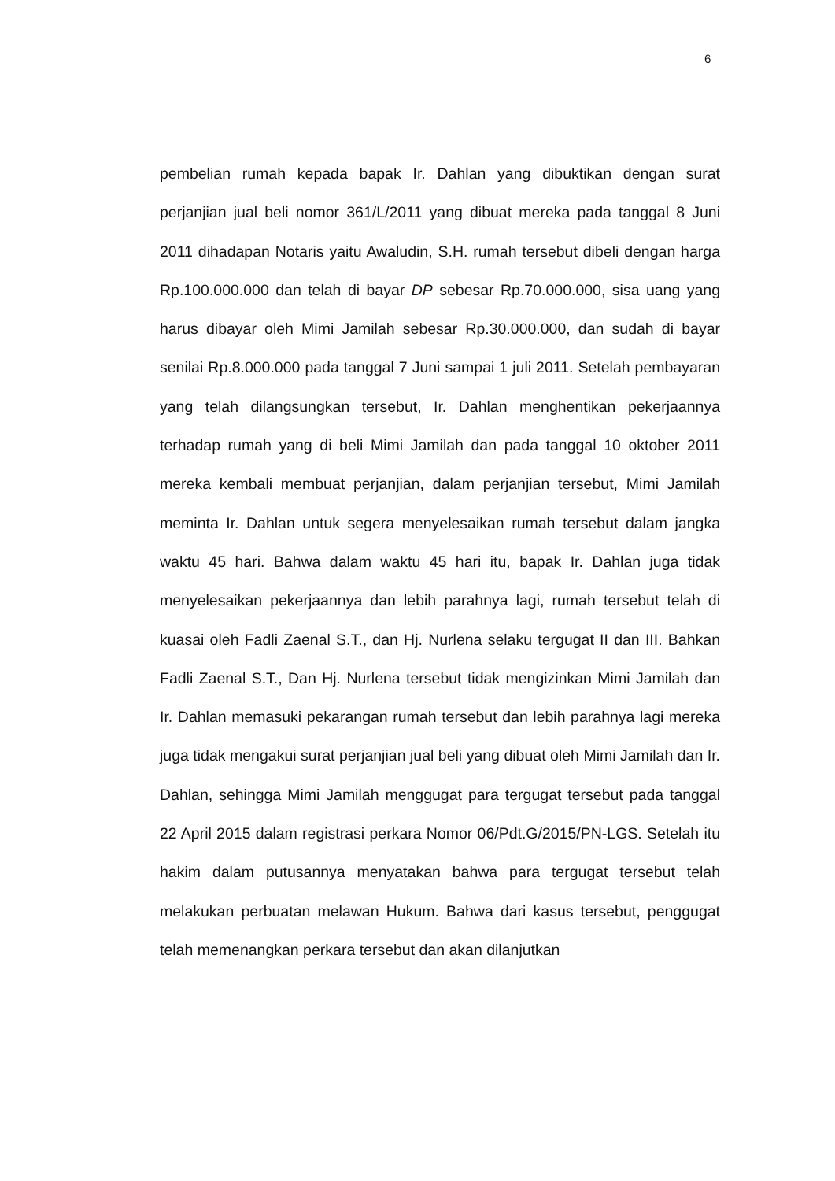6
pembelian rumah kepada bapak Ir. Dahlan yang dibuktikan dengan surat perjanjian jual beli nomor 361/L/2011 yang dibuat mereka pada tanggal 8 Juni 2011 dihadapan Notaris yaitu Awaludin, S.H. rumah tersebut dibeli dengan harga Rp.100.000.000 dan telah di bayar DP sebesar Rp.70.000.000, sisa uang yang harus dibayar oleh Mimi Jamilah sebesar Rp.30.000.000, dan sudah di bayar senilai Rp.8.000.000 pada tanggal 7 Juni sampai 1 juli 2011. Setelah pembayaran yang telah dilangsungkan tersebut, Ir. Dahlan menghentikan pekerjaannya terhadap rumah yang di beli Mimi Jamilah dan pada tanggal 10 oktober 2011 mereka kembali membuat perjanjian, dalam perjanjian tersebut, Mimi Jamilah meminta Ir. Dahlan untuk segera menyelesaikan rumah tersebut dalam jangka waktu 45 hari. Bahwa dalam waktu 45 hari itu, bapak Ir. Dahlan juga tidak menyelesaikan pekerjaannya dan lebih parahnya lagi, rumah tersebut telah di kuasai oleh Fadli Zaenal S.T., dan Hj. Nurlena selaku tergugat II dan III. Bahkan Fadli Zaenal S.T., Dan Hj. Nurlena tersebut tidak mengizinkan Mimi Jamilah dan Ir. Dahlan memasuki pekarangan rumah tersebut dan lebih parahnya lagi mereka juga tidak mengakui surat perjanjian jual beli yang dibuat oleh Mimi Jamilah dan Ir. Dahlan, sehingga Mimi Jamilah menggugat para tergugat tersebut pada tanggal 22 April 2015 dalam registrasi perkara Nomor 06/Pdt.G/2015/PN-LGS. Setelah itu hakim dalam putusannya menyatakan bahwa para tergugat tersebut telah melakukan perbuatan melawan Hukum. Bahwa dari kasus tersebut, penggugat telah memenangkan perkara tersebut dan akan dilanjutkan